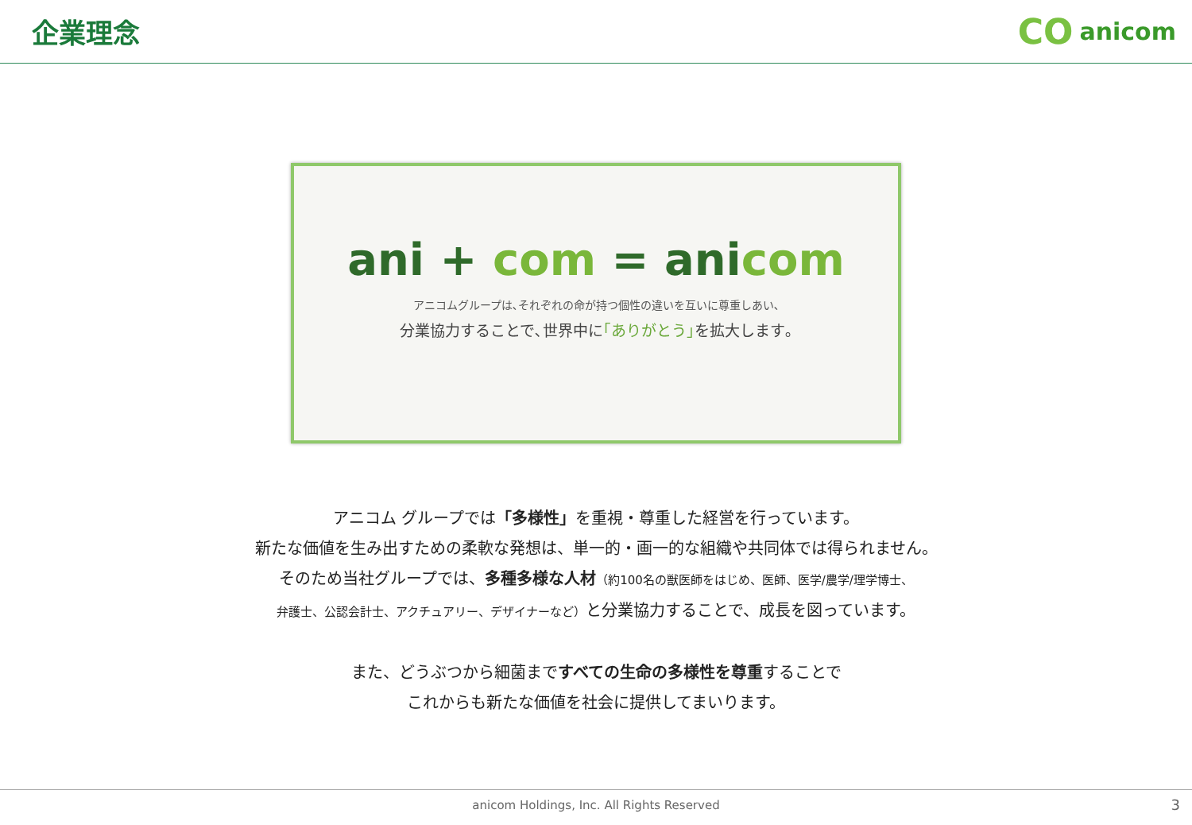企業理念
CO anicom
ani + com = anicom
アニコムグループは､それぞれの命が持つ個性の違いを互いに尊重しあい､
分業協力することで､世界中に｢ありがとう｣を拡大します｡
アニコム グループでは「多様性」を重視・尊重した経営を行っています。
新たな価値を生み出すための柔軟な発想は、単一的・画一的な組織や共同体では得られません。
そのため当社グループでは、多種多様な人材（約100名の獣医師をはじめ、医師、医学/農学/理学博士、
弁護士、公認会計士、アクチュアリー、デザイナーなど）と分業協力することで、成長を図っています。
また、どうぶつから細菌まですべての生命の多様性を尊重することで
これからも新たな価値を社会に提供してまいります。
anicom Holdings, Inc. All Rights Reserved 3